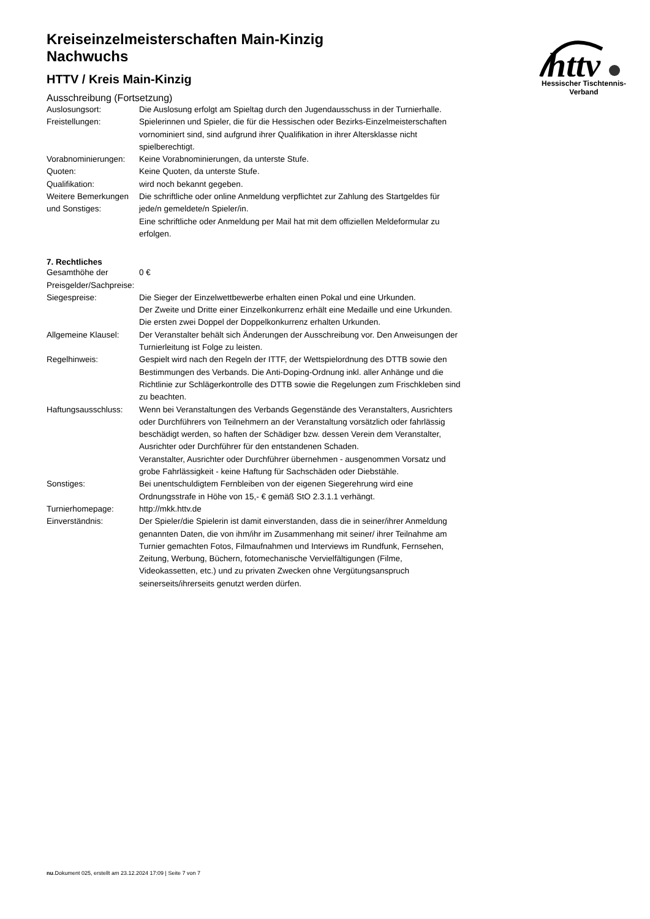httv
Hessischer Tischtennis-Verband
Kreiseinzelmeisterschaften Main-Kinzig
Nachwuchs
HTTV / Kreis Main-Kinzig
Ausschreibung (Fortsetzung)
| Auslosungsort: | Die Auslosung erfolgt am Spieltag durch den Jugendausschuss in der Turnierhalle. |
| Freistellungen: | Spielerinnen und Spieler, die für die Hessischen oder Bezirks-Einzelmeisterschaften vornominiert sind, sind aufgrund ihrer Qualifikation in ihrer Altersklasse nicht spielberechtigt. |
| Vorabnominierungen: | Keine Vorabnominierungen, da unterste Stufe. |
| Quoten: | Keine Quoten, da unterste Stufe. |
| Qualifikation: | wird noch bekannt gegeben. |
| Weitere Bemerkungen und Sonstiges: | Die schriftliche oder online Anmeldung verpflichtet zur Zahlung des Startgeldes für jede/n gemeldete/n Spieler/in. Eine schriftliche oder Anmeldung per Mail hat mit dem offiziellen Meldeformular zu erfolgen. |
7. Rechtliches
| Gesamthöhe der Preisgelder/Sachpreise: | 0 € |
| Siegespreise: | Die Sieger der Einzelwettbewerbe erhalten einen Pokal und eine Urkunden. Der Zweite und Dritte einer Einzelkonkurrenz erhält eine Medaille und eine Urkunden. Die ersten zwei Doppel der Doppelkonkurrenz erhalten Urkunden. |
| Allgemeine Klausel: | Der Veranstalter behält sich Änderungen der Ausschreibung vor. Den Anweisungen der Turnierleitung ist Folge zu leisten. |
| Regelhinweis: | Gespielt wird nach den Regeln der ITTF, der Wettspielordnung des DTTB sowie den Bestimmungen des Verbands. Die Anti-Doping-Ordnung inkl. aller Anhänge und die Richtlinie zur Schlägerkontrolle des DTTB sowie die Regelungen zum Frischkleben sind zu beachten. |
| Haftungsausschluss: | Wenn bei Veranstaltungen des Verbands Gegenstände des Veranstalters, Ausrichters oder Durchführers von Teilnehmern an der Veranstaltung vorsätzlich oder fahrlässig beschädigt werden, so haften der Schädiger bzw. dessen Verein dem Veranstalter, Ausrichter oder Durchführer für den entstandenen Schaden. Veranstalter, Ausrichter oder Durchführer übernehmen - ausgenommen Vorsatz und grobe Fahrlässigkeit - keine Haftung für Sachschäden oder Diebstähle. |
| Sonstiges: | Bei unentschuldigtem Fernbleiben von der eigenen Siegerehrung wird eine Ordnungsstrafe in Höhe von 15,- € gemäß StO 2.3.1.1 verhängt. |
| Turnierhomepage: | http://mkk.httv.de |
| Einverständnis: | Der Spieler/die Spielerin ist damit einverstanden, dass die in seiner/ihrer Anmeldung genannten Daten, die von ihm/ihr im Zusammenhang mit seiner/ ihrer Teilnahme am Turnier gemachten Fotos, Filmaufnahmen und Interviews im Rundfunk, Fernsehen, Zeitung, Werbung, Büchern, fotomechanische Vervielfältigungen (Filme, Videokassetten, etc.) und zu privaten Zwecken ohne Vergütungsanspruch seinerseits/ihrerseits genutzt werden dürfen. |
nu.Dokument 025, erstellt am 23.12.2024 17:09 | Seite 7 von 7